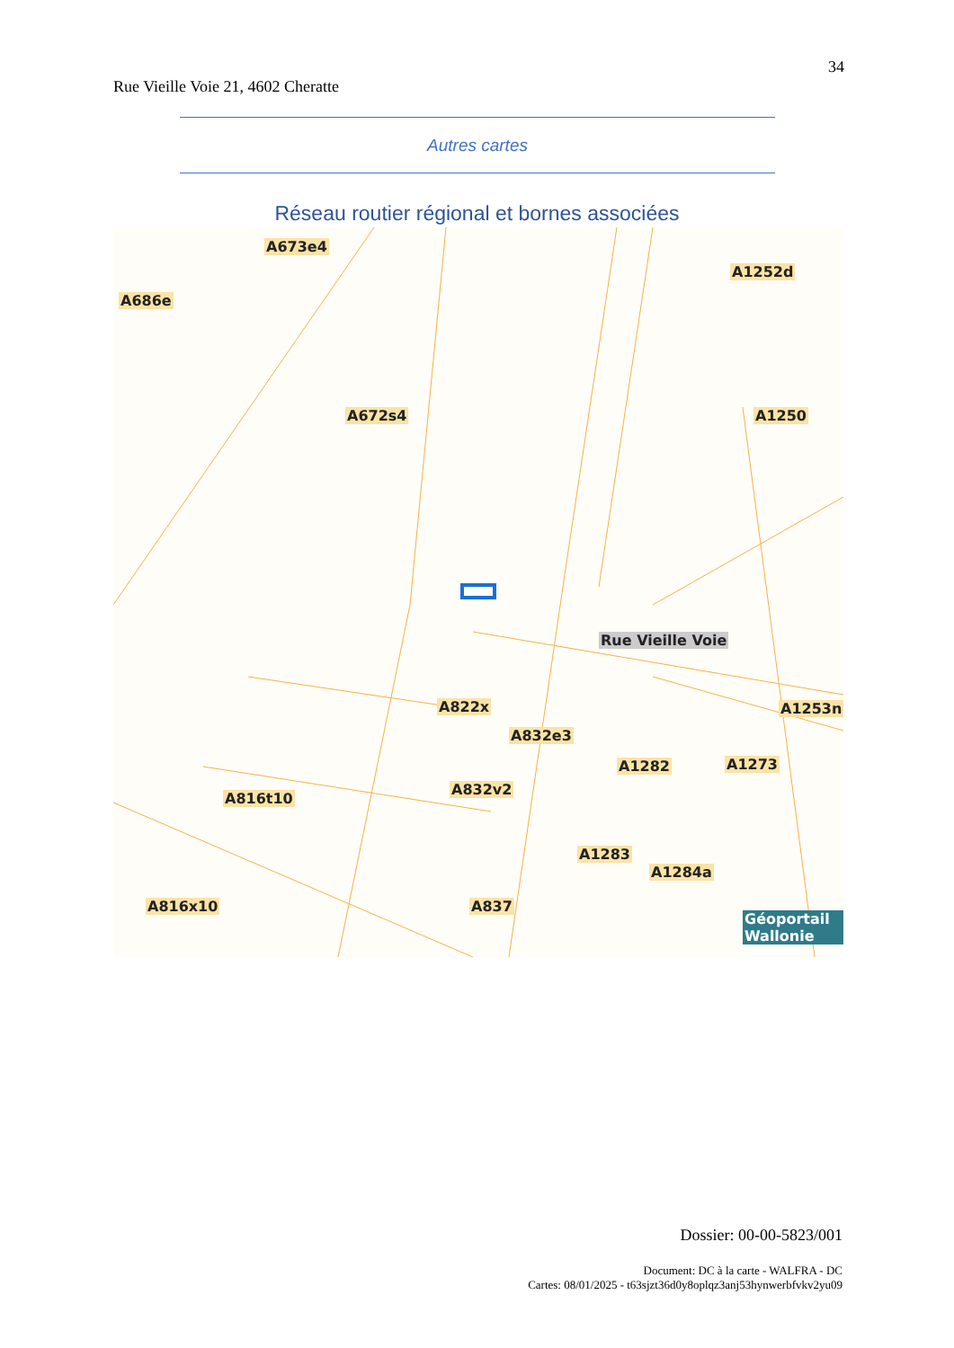34
Rue Vieille Voie 21, 4602 Cheratte
Autres cartes
Réseau routier régional et bornes associées
A673e4
A686e
A1252d
A672s4 A1250
A822x A1253n
A832e3
A1282 A1273
A832v2
A816t10
A1283
A1284a
A816x10 A837
Rue Vieille Voie
Géoportail Wallonie
Dossier: 00-00-5823/001
Document: DC à la carte - WALFRA - DC
Cartes: 08/01/2025 - t63sjzt36d0y8oplqz3anj53hynwerbfvkv2yu09